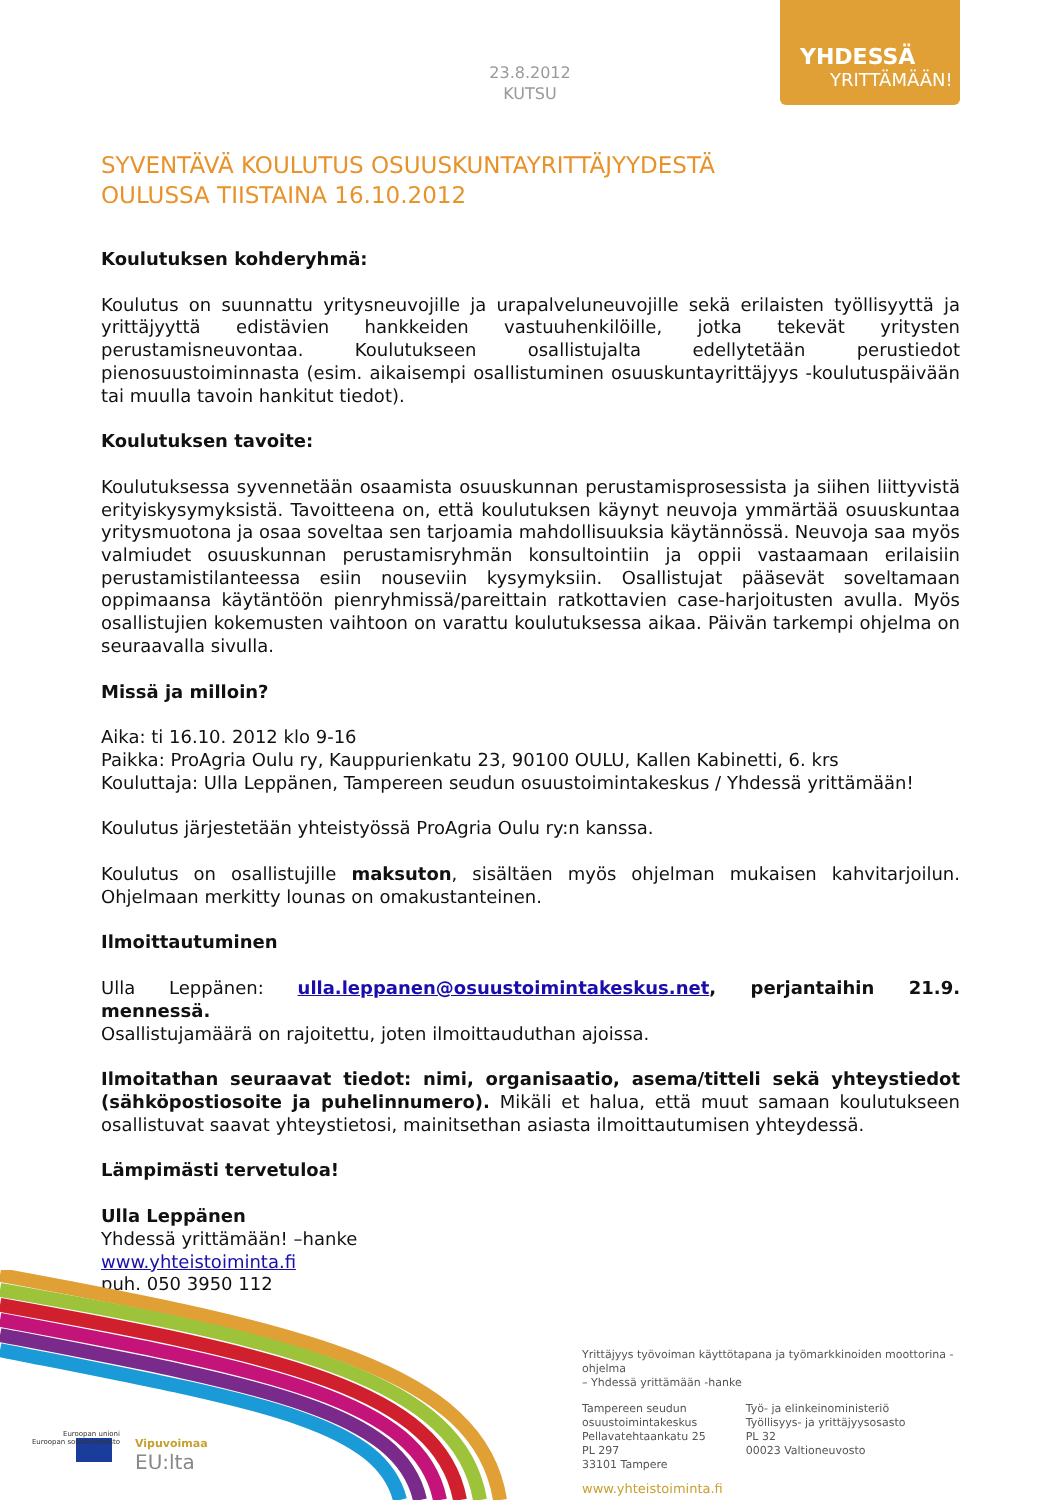23.8.2012
KUTSU
YHDESSÄ
YRITTÄMÄÄN!
SYVENTÄVÄ KOULUTUS OSUUSKUNTAYRITTÄJYYDESTÄ
OULUSSA TIISTAINA 16.10.2012
Koulutuksen kohderyhmä:
Koulutus on suunnattu yritysneuvojille ja urapalveluneuvojille sekä erilaisten työllisyyttä ja yrittäjyyttä edistävien hankkeiden vastuuhenkilöille, jotka tekevät yritysten perustamisneuvontaa. Koulutukseen osallistujalta edellytetään perustiedot pienosuustoiminnasta (esim. aikaisempi osallistuminen osuuskuntayrittäjyys -koulutuspäivään tai muulla tavoin hankitut tiedot).
Koulutuksen tavoite:
Koulutuksessa syvennetään osaamista osuuskunnan perustamisprosessista ja siihen liittyvistä erityiskysymyksistä. Tavoitteena on, että koulutuksen käynyt neuvoja ymmärtää osuuskuntaa yritysmuotona ja osaa soveltaa sen tarjoamia mahdollisuuksia käytännössä. Neuvoja saa myös valmiudet osuuskunnan perustamisryhmän konsultointiin ja oppii vastaamaan erilaisiin perustamistilanteessa esiin nouseviin kysymyksiin. Osallistujat pääsevät soveltamaan oppimaansa käytäntöön pienryhmissä/pareittain ratkottavien case-harjoitusten avulla. Myös osallistujien kokemusten vaihtoon on varattu koulutuksessa aikaa. Päivän tarkempi ohjelma on seuraavalla sivulla.
Missä ja milloin?
Aika: ti 16.10. 2012 klo 9-16
Paikka: ProAgria Oulu ry, Kauppurienkatu 23, 90100 OULU, Kallen Kabinetti, 6. krs
Kouluttaja: Ulla Leppänen, Tampereen seudun osuustoimintakeskus / Yhdessä yrittämään!
Koulutus järjestetään yhteistyössä ProAgria Oulu ry:n kanssa.
Koulutus on osallistujille maksuton, sisältäen myös ohjelman mukaisen kahvitarjoilun. Ohjelmaan merkitty lounas on omakustanteinen.
Ilmoittautuminen
Ulla Leppänen: ulla.leppanen@osuustoimintakeskus.net, perjantaihin 21.9. mennessä.
Osallistujamäärä on rajoitettu, joten ilmoittauduthan ajoissa.
Ilmoitathan seuraavat tiedot: nimi, organisaatio, asema/titteli sekä yhteystiedot (sähköpostiosoite ja puhelinnumero). Mikäli et halua, että muut samaan koulutukseen osallistuvat saavat yhteystietosi, mainitsethan asiasta ilmoittautumisen yhteydessä.
Lämpimästi tervetuloa!
Ulla Leppänen
Yhdessä yrittämään! –hanke
www.yhteistoiminta.fi
puh. 050 3950 112
Euroopan unioni Euroopan sosiaalirahasto
Vipuvoimaa
EU:lta
Yrittäjyys työvoiman käyttötapana ja työmarkkinoiden moottorina -ohjelma
– Yhdessä yrittämään -hanke
Tampereen seudun
osuustoimintakeskus
Pellavatehtaankatu 25
PL 297
33101 Tampere
Työ- ja elinkeinoministeriö
Työllisyys- ja yrittäjyysosasto
PL 32
00023 Valtioneuvosto
www.yhteistoiminta.fi